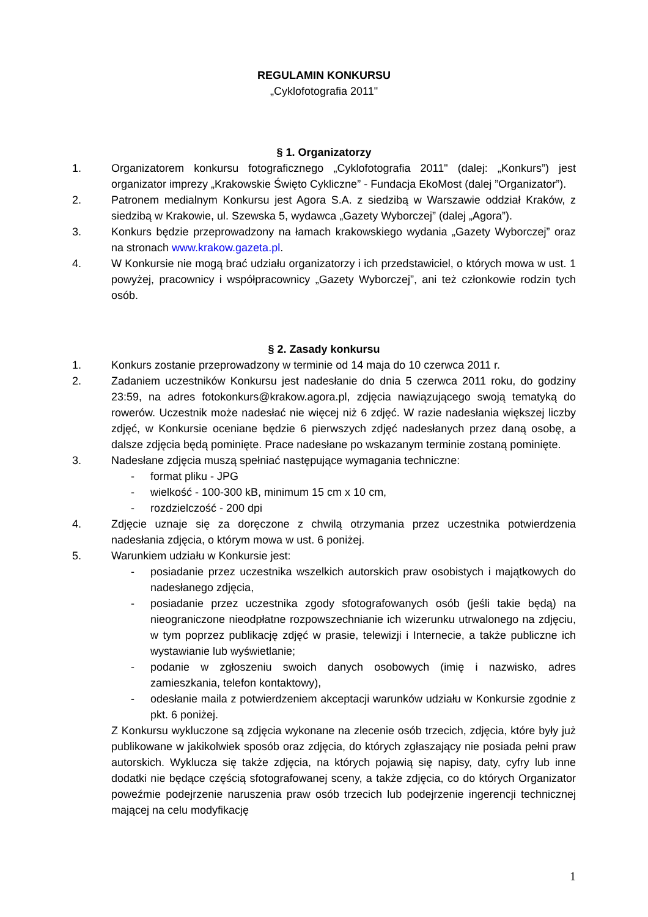REGULAMIN KONKURSU
„Cyklofotografia 2011"
§ 1. Organizatorzy
1. Organizatorem konkursu fotograficznego „Cyklofotografia 2011" (dalej: „Konkurs”) jest organizator imprezy „Krakowskie Święto Cykliczne” - Fundacja EkoMost (dalej ”Organizator”).
2. Patronem medialnym Konkursu jest Agora S.A. z siedzibą w Warszawie oddział Kraków, z siedzibą w Krakowie, ul. Szewska 5, wydawca „Gazety Wyborczej” (dalej „Agora”).
3. Konkurs będzie przeprowadzony na łamach krakowskiego wydania „Gazety Wyborczej” oraz na stronach www.krakow.gazeta.pl.
4. W Konkursie nie mogą brać udziału organizatorzy i ich przedstawiciel, o których mowa w ust. 1 powyżej, pracownicy i współpracownicy „Gazety Wyborczej”, ani też członkowie rodzin tych osób.
§ 2. Zasady konkursu
1. Konkurs zostanie przeprowadzony w terminie od 14 maja do 10 czerwca 2011 r.
2. Zadaniem uczestników Konkursu jest nadesłanie do dnia 5 czerwca 2011 roku, do godziny 23:59, na adres fotokonkurs@krakow.agora.pl, zdjęcia nawiązującego swoją tematyką do rowerów. Uczestnik może nadesłać nie więcej niż 6 zdjęć. W razie nadesłania większej liczby zdjęć, w Konkursie oceniane będzie 6 pierwszych zdjęć nadesłanych przez daną osobę, a dalsze zdjęcia będą pominięte. Prace nadesłane po wskazanym terminie zostaną pominięte.
3. Nadesłane zdjęcia muszą spełniać następujące wymagania techniczne:
- format pliku - JPG
- wielkość - 100-300 kB, minimum 15 cm x 10 cm,
- rozdzielczość - 200 dpi
4. Zdjęcie uznaje się za doręczone z chwilą otrzymania przez uczestnika potwierdzenia nadesłania zdjęcia, o którym mowa w ust. 6 poniżej.
5. Warunkiem udziału w Konkursie jest:
- posiadanie przez uczestnika wszelkich autorskich praw osobistych i majątkowych do nadesłanego zdjęcia,
- posiadanie przez uczestnika zgody sfotografowanych osób (jeśli takie będą) na nieograniczone nieodpłatne rozpowszechnianie ich wizerunku utrwalonego na zdjęciu, w tym poprzez publikację zdjęć w prasie, telewizji i Internecie, a także publiczne ich wystawianie lub wyświetlanie;
- podanie w zgłoszeniu swoich danych osobowych (imię i nazwisko, adres zamieszkania, telefon kontaktowy),
- odesłanie maila z potwierdzeniem akceptacji warunków udziału w Konkursie zgodnie z pkt. 6 poniżej.
Z Konkursu wykluczone są zdjęcia wykonane na zlecenie osób trzecich, zdjęcia, które były już publikowane w jakikolwiek sposób oraz zdjęcia, do których zgłaszający nie posiada pełni praw autorskich. Wyklucza się także zdjęcia, na których pojawią się napisy, daty, cyfry lub inne dodatki nie będące częścią sfotografowanej sceny, a także zdjęcia, co do których Organizator poweźmie podejrzenie naruszenia praw osób trzecich lub podejrzenie ingerencji technicznej mającej na celu modyfikację
1